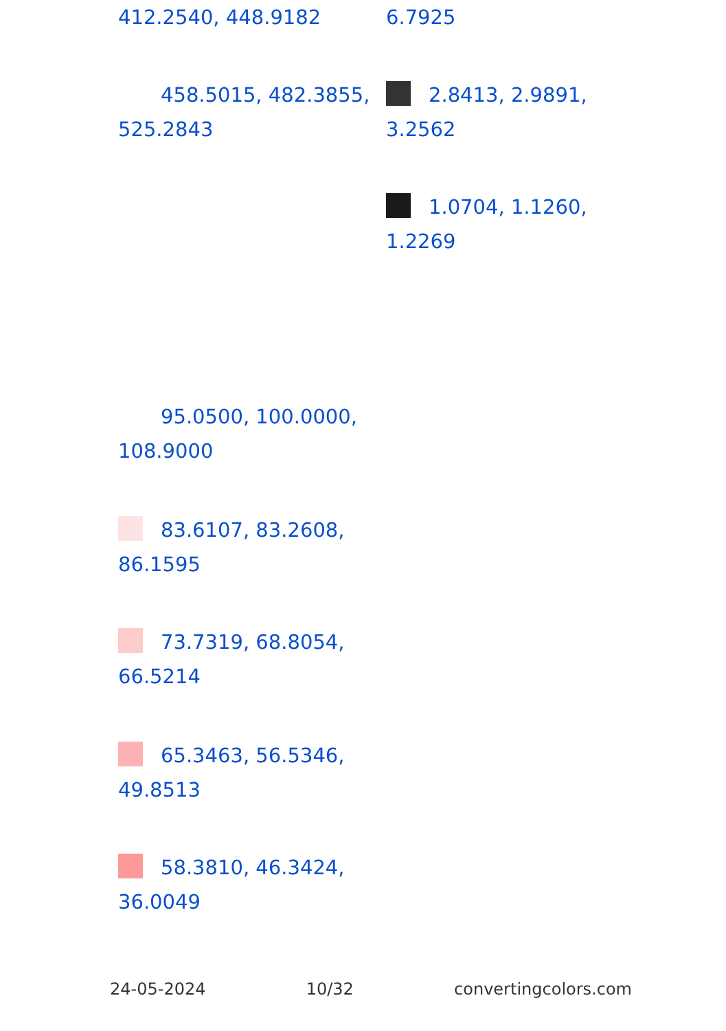412.2540, 448.9182
458.5015, 482.3855, 525.2843
95.0500, 100.0000, 108.9000
83.6107, 83.2608, 86.1595
73.7319, 68.8054, 66.5214
65.3463, 56.5346, 49.8513
58.3810, 46.3424, 36.0049
6.7925
2.8413, 2.9891, 3.2562
1.0704, 1.1260, 1.2269
24-05-2024 10/32 convertingcolors.com